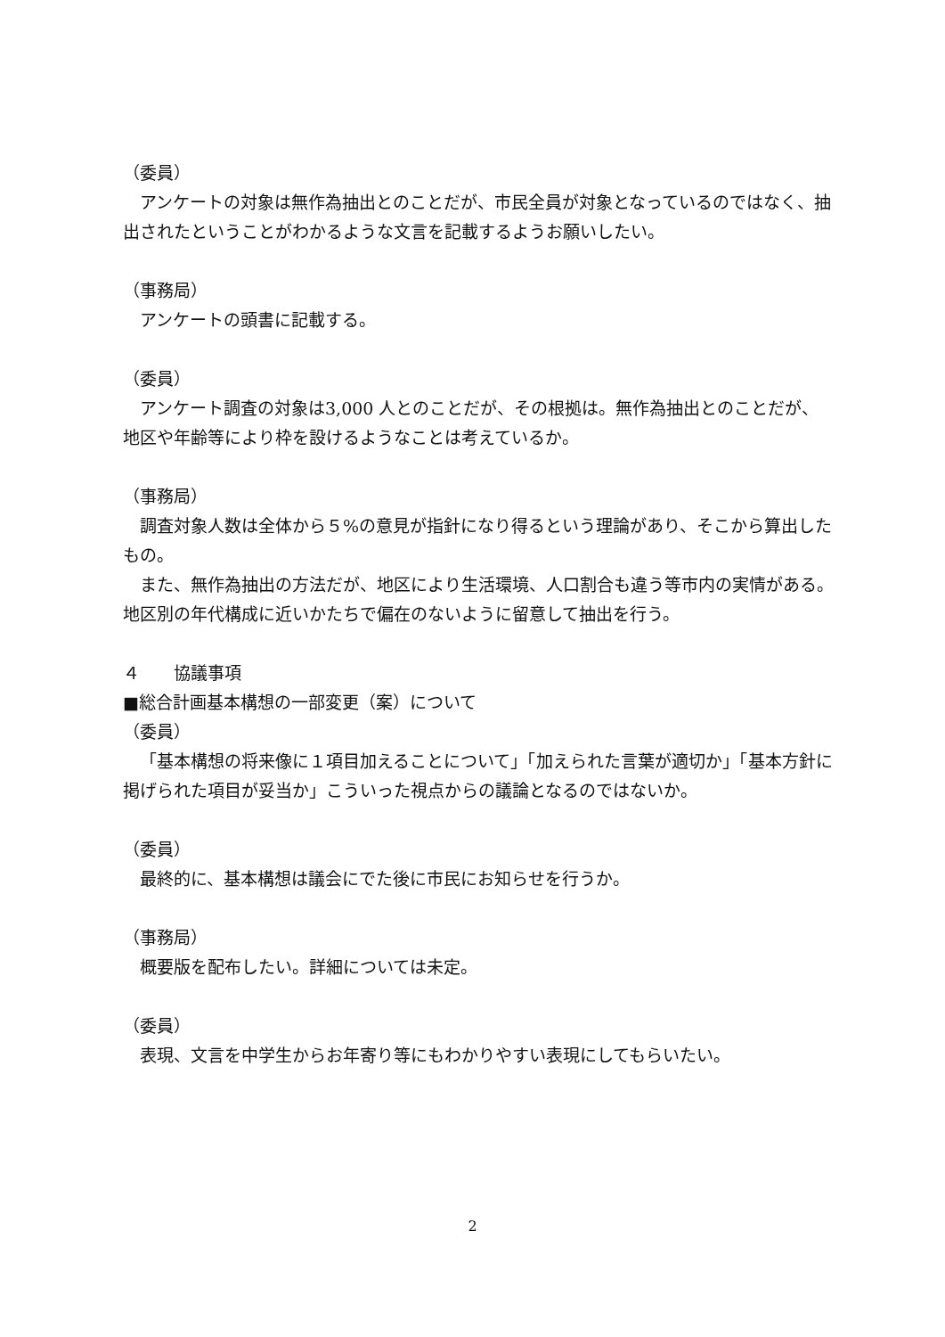（委員）
アンケートの対象は無作為抽出とのことだが、市民全員が対象となっているのではなく、抽出されたということがわかるような文言を記載するようお願いしたい。
（事務局）
アンケートの頭書に記載する。
（委員）
アンケート調査の対象は3,000 人とのことだが、その根拠は。無作為抽出とのことだが、地区や年齢等により枠を設けるようなことは考えているか。
（事務局）
調査対象人数は全体から５%の意見が指針になり得るという理論があり、そこから算出したもの。
また、無作為抽出の方法だが、地区により生活環境、人口割合も違う等市内の実情がある。地区別の年代構成に近いかたちで偏在のないように留意して抽出を行う。
４　　協議事項
■総合計画基本構想の一部変更（案）について
（委員）
「基本構想の将来像に１項目加えることについて」「加えられた言葉が適切か」「基本方針に掲げられた項目が妥当か」こういった視点からの議論となるのではないか。
（委員）
最終的に、基本構想は議会にでた後に市民にお知らせを行うか。
（事務局）
概要版を配布したい。詳細については未定。
（委員）
表現、文言を中学生からお年寄り等にもわかりやすい表現にしてもらいたい。
2